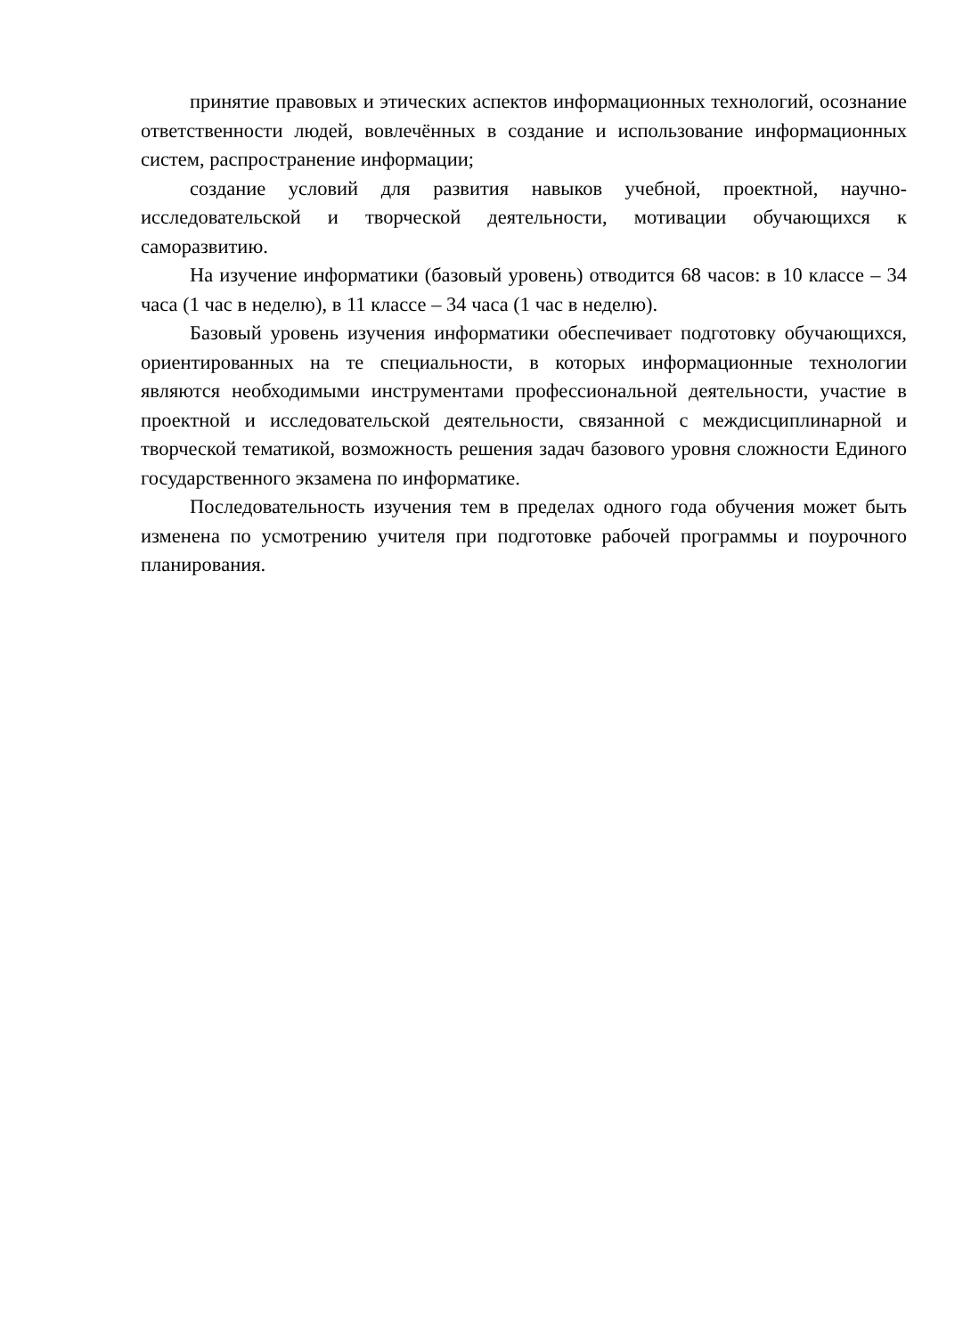принятие правовых и этических аспектов информационных технологий, осознание ответственности людей, вовлечённых в создание и использование информационных систем, распространение информации;
создание условий для развития навыков учебной, проектной, научно-исследовательской и творческой деятельности, мотивации обучающихся к саморазвитию.
На изучение информатики (базовый уровень) отводится 68 часов: в 10 классе – 34 часа (1 час в неделю), в 11 классе – 34 часа (1 час в неделю).
Базовый уровень изучения информатики обеспечивает подготовку обучающихся, ориентированных на те специальности, в которых информационные технологии являются необходимыми инструментами профессиональной деятельности, участие в проектной и исследовательской деятельности, связанной с междисциплинарной и творческой тематикой, возможность решения задач базового уровня сложности Единого государственного экзамена по информатике.
Последовательность изучения тем в пределах одного года обучения может быть изменена по усмотрению учителя при подготовке рабочей программы и поурочного планирования.